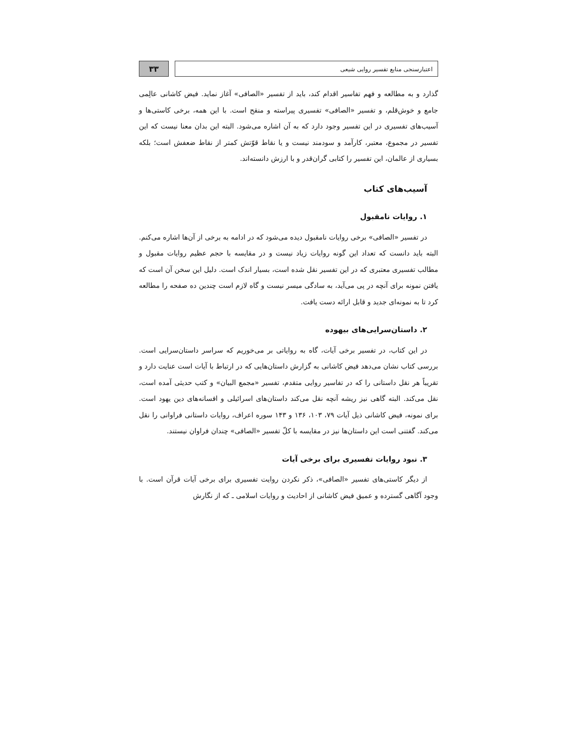اعتبارسنجی منابع تفسیر روایی شیعی
۳۳
گذارد و به مطالعه و فهم تفاسیر اقدام کند، باید از تفسیر «الصافی» آغاز نماید. فیض کاشانی عالِمی جامع و خوش‌قلم، و تفسیر «الصافی» تفسیری پیراسته و منقح است. با این همه، برخی کاستی‌ها و آسیب‌های تفسیری در این تفسیر وجود دارد که به آن اشاره می‌شود. البته این بدان معنا نیست که این تفسیر در مجموع، معتبر، کارآمد و سودمند نیست و یا نقاط قوّتش کمتر از نقاط ضعفش است؛ بلکه بسیاری از عالمان، این تفسیر را کتابی گران‌قدر و با ارزش دانسته‌اند.
آسیب‌های کتاب
۱. روایات نامقبول
در تفسیر «الصافی» برخی روایات نامقبول دیده می‌شود که در ادامه به برخی از آن‌ها اشاره می‌کنم. البته باید دانست که تعداد این گونه روایات زیاد نیست و در مقایسه با حجم عظیم روایات مقبول و مطالب تفسیری معتبری که در این تفسیر نقل شده است، بسیار اندک است. دلیل این سخن آن است که یافتن نمونه برای آنچه در پی می‌آید، به سادگی میسر نیست و گاه لازم است چندین ده صفحه را مطالعه کرد تا به نمونه‌ای جدید و قابل ارائه دست یافت.
۲. داستان‌سرایی‌های بیهوده
در این کتاب، در تفسیر برخی آیات، گاه به روایاتی بر می‌خوریم که سراسر داستان‌سرایی است. بررسی کتاب نشان می‌دهد فیض کاشانی به گزارش داستان‌هایی که در ارتباط با آیات است عنایت دارد و تقریباً هر نقل داستانی را که در تفاسیر روایی متقدم، تفسیر «مجمع البیان» و کتب حدیثی آمده است، نقل می‌کند. البته گاهی نیز ریشه آنچه نقل می‌کند داستان‌های اسرائیلی و افسانه‌های دین یهود است. برای نمونه، فیض کاشانی ذیل آیات ۷۹، ۱۰۳، ۱۳۶ و ۱۴۳ سوره اعراف، روایات داستانی فراوانی را نقل می‌کند. گفتنی است این داستان‌ها نیز در مقایسه با کلّ تفسیر «الصافی» چندان فراوان نیستند.
۳. نبود روایات تفسیری برای برخی آیات
از دیگر کاستی‌های تفسیر «الصافی»، ذکر نکردن روایت تفسیری برای برخی آیات قرآن است. با وجود آگاهی گسترده و عمیق فیض کاشانی از احادیث و روایات اسلامی ـ که از نگارش